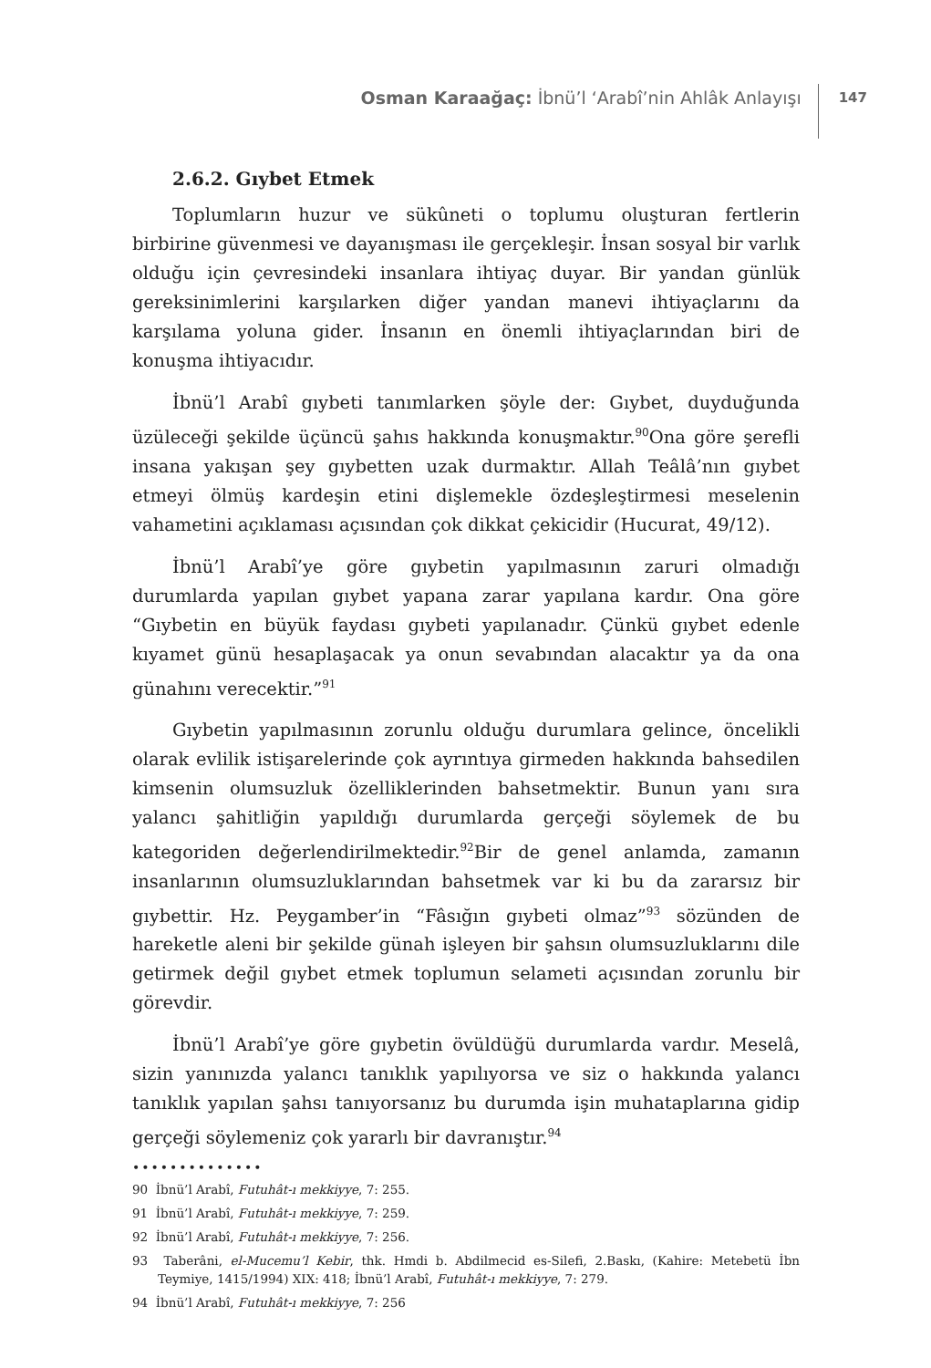Osman Karaağaç: İbnü’l ‘Arabî’nin Ahlâk Anlayışı
147
2.6.2. Gıybet Etmek
Toplumların huzur ve sükûneti o toplumu oluşturan fertlerin birbirine güvenmesi ve dayanışması ile gerçekleşir. İnsan sosyal bir varlık olduğu için çevresindeki insanlara ihtiyaç duyar. Bir yandan günlük gereksinimlerini karşılarken diğer yandan manevi ihtiyaçlarını da karşılama yoluna gider. İnsanın en önemli ihtiyaçlarından biri de konuşma ihtiyacıdır.
İbnü’l Arabî gıybeti tanımlarken şöyle der: Gıybet, duyduğunda üzüleceği şekilde üçüncü şahıs hakkında konuşmaktır.<sup>90</sup>Ona göre şerefli insana yakışan şey gıybetten uzak durmaktır. Allah Teâlâ’nın gıybet etmeyi ölmüş kardeşin etini dişlemekle özdeşleştirmesi meselenin vahametini açıklaması açısından çok dikkat çekicidir (Hucurat, 49/12).
İbnü’l Arabî’ye göre gıybetin yapılmasının zaruri olmadığı durumlarda yapılan gıybet yapana zarar yapılana kardır. Ona göre “Gıybetin en büyük faydası gıybeti yapılanadır. Çünkü gıybet edenle kıyamet günü hesaplaşacak ya onun sevabından alacaktır ya da ona günahını verecektir.”<sup>91</sup>
Gıybetin yapılmasının zorunlu olduğu durumlara gelince, öncelikli olarak evlilik istişarelerinde çok ayrıntıya girmeden hakkında bahsedilen kimsenin olumsuzluk özelliklerinden bahsetmektir. Bunun yanı sıra yalancı şahitliğin yapıldığı durumlarda gerçeği söylemek de bu kategoriden değerlendirilmektedir.<sup>92</sup>Bir de genel anlamda, zamanın insanlarının olumsuzluklarından bahsetmek var ki bu da zararsız bir gıybettir. Hz. Peygamber’in “Fâsığın gıybeti olmaz”<sup>93</sup> sözünden de hareketle aleni bir şekilde günah işleyen bir şahsın olumsuzluklarını dile getirmek değil gıybet etmek toplumun selameti açısından zorunlu bir görevdir.
İbnü’l Arabî’ye göre gıybetin övüldüğü durumlarda vardır. Meselâ, sizin yanınızda yalancı tanıklık yapılıyorsa ve siz o hakkında yalancı tanıklık yapılan şahsı tanıyorsanız bu durumda işin muhataplarına gidip gerçeği söylemeniz çok yararlı bir davranıştır.<sup>94</sup>
••••••••••••••
90 İbnü’l Arabî, Futuhât-ı mekkiyye, 7: 255.
91 İbnü’l Arabî, Futuhât-ı mekkiyye, 7: 259.
92 İbnü’l Arabî, Futuhât-ı mekkiyye, 7: 256.
93 Taberâni, el-Mucemu’l Kebir, thk. Hmdi b. Abdilmecid es-Silefi, 2.Baskı, (Kahire: Metebetü İbn Teymiye, 1415/1994) XIX: 418; İbnü’l Arabî, Futuhât-ı mekkiyye, 7: 279.
94 İbnü’l Arabî, Futuhât-ı mekkiyye, 7: 256